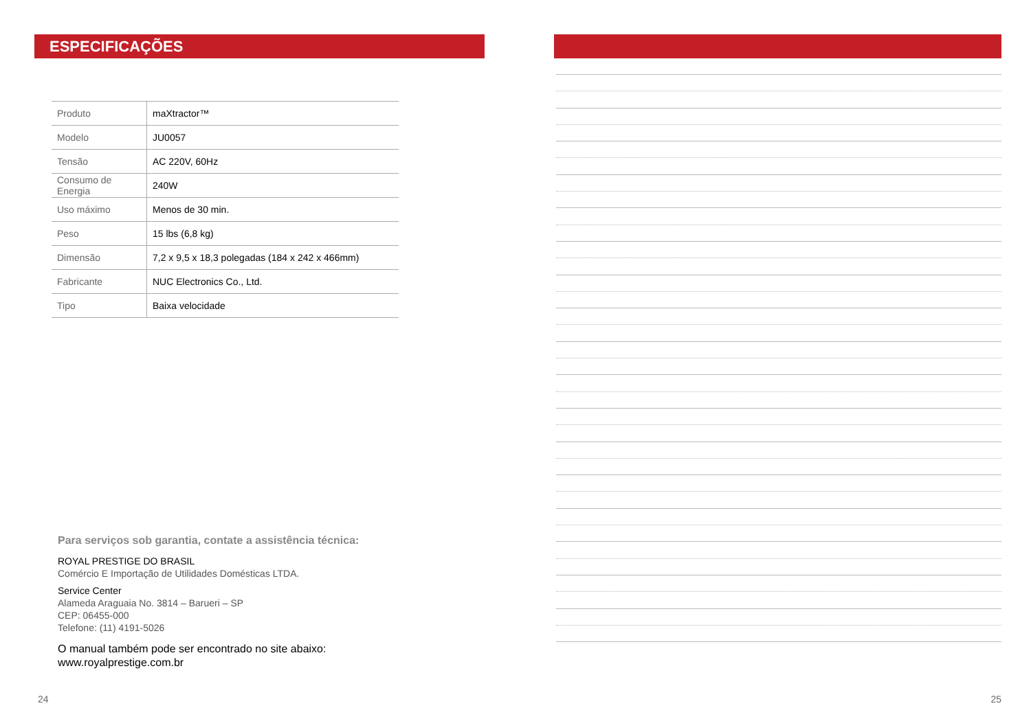ESPECIFICAÇÕES
| Produto | maXtractor™ |
| Modelo | JU0057 |
| Tensão | AC 220V, 60Hz |
| Consumo de Energia | 240W |
| Uso máximo | Menos de 30 min. |
| Peso | 15 lbs (6,8 kg) |
| Dimensão | 7,2 x 9,5 x 18,3 polegadas (184 x 242 x 466mm) |
| Fabricante | NUC Electronics Co., Ltd. |
| Tipo | Baixa velocidade |
Para serviços sob garantia, contate a assistência técnica:
ROYAL PRESTIGE DO BRASIL
Comércio E Importação de Utilidades Domésticas LTDA.
Service Center
Alameda Araguaia No. 3814 – Barueri – SP
CEP: 06455-000
Telefone: (11) 4191-5026
O manual também pode ser encontrado no site abaixo:
www.royalprestige.com.br
24
25